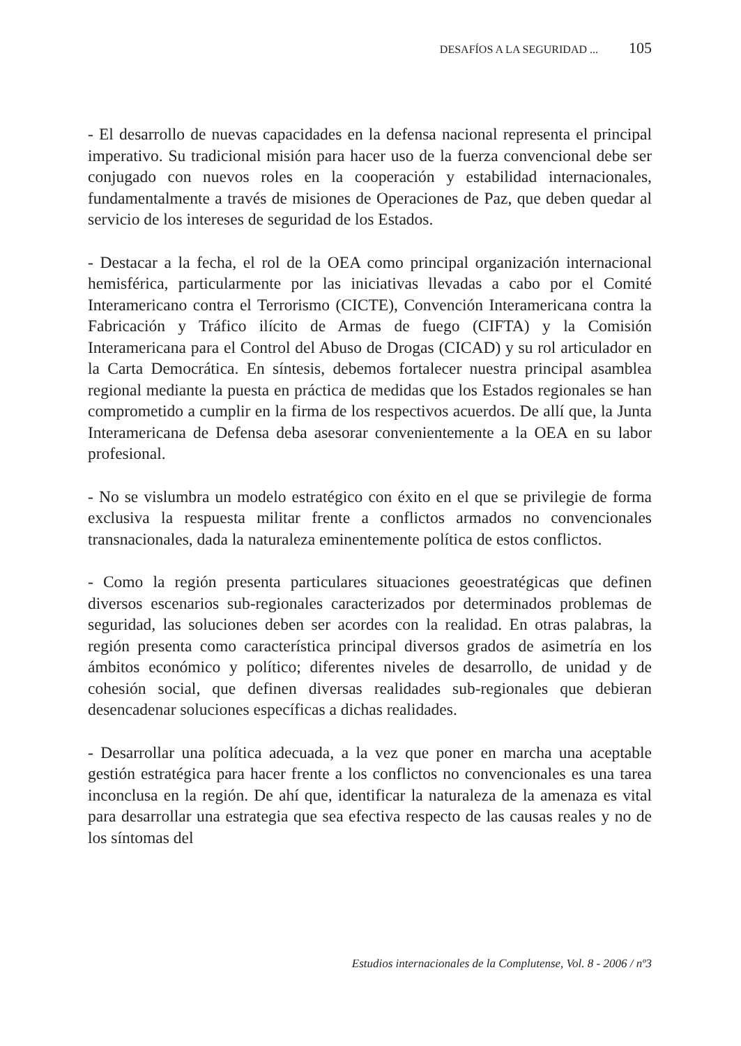DESAFÍOS A LA SEGURIDAD ... 105
- El desarrollo de nuevas capacidades en la defensa nacional representa el principal imperativo. Su tradicional misión para hacer uso de la fuerza convencional debe ser conjugado con nuevos roles en la cooperación y estabilidad internacionales, fundamentalmente a través de misiones de Operaciones de Paz, que deben quedar al servicio de los intereses de seguridad de los Estados.
- Destacar a la fecha, el rol de la OEA como principal organización internacional hemisférica, particularmente por las iniciativas llevadas a cabo por el Comité Interamericano contra el Terrorismo (CICTE), Convención Interamericana contra la Fabricación y Tráfico ilícito de Armas de fuego (CIFTA) y la Comisión Interamericana para el Control del Abuso de Drogas (CICAD) y su rol articulador en la Carta Democrática. En síntesis, debemos fortalecer nuestra principal asamblea regional mediante la puesta en práctica de medidas que los Estados regionales se han comprometido a cumplir en la firma de los respectivos acuerdos. De allí que, la Junta Interamericana de Defensa deba asesorar convenientemente a la OEA en su labor profesional.
- No se vislumbra un modelo estratégico con éxito en el que se privilegie de forma exclusiva la respuesta militar frente a conflictos armados no convencionales transnacionales, dada la naturaleza eminentemente política de estos conflictos.
- Como la región presenta particulares situaciones geoestratégicas que definen diversos escenarios sub-regionales caracterizados por determinados problemas de seguridad, las soluciones deben ser acordes con la realidad. En otras palabras, la región presenta como característica principal diversos grados de asimetría en los ámbitos económico y político; diferentes niveles de desarrollo, de unidad y de cohesión social, que definen diversas realidades sub-regionales que debieran desencadenar soluciones específicas a dichas realidades.
- Desarrollar una política adecuada, a la vez que poner en marcha una aceptable gestión estratégica para hacer frente a los conflictos no convencionales es una tarea inconclusa en la región. De ahí que, identificar la naturaleza de la amenaza es vital para desarrollar una estrategia que sea efectiva respecto de las causas reales y no de los síntomas del
Estudios internacionales de la Complutense, Vol. 8 - 2006 / nº3